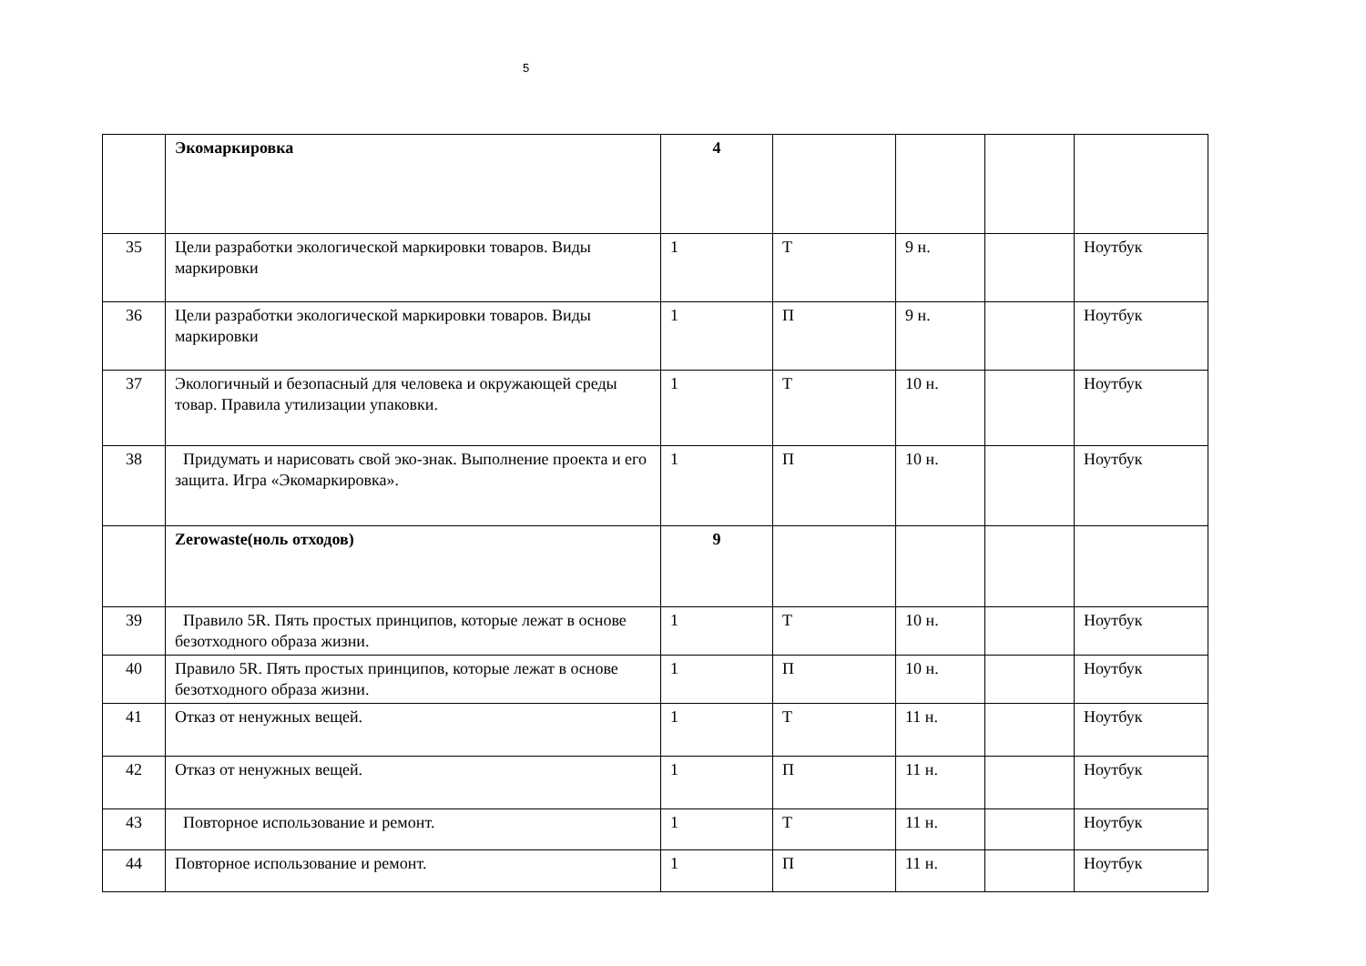5
| | Экомаркировка | 4 | | | | |
| 35 | Цели разработки экологической маркировки товаров. Виды маркировки | 1 | Т | 9 н. | | Ноутбук |
| 36 | Цели разработки экологической маркировки товаров. Виды маркировки | 1 | П | 9 н. | | Ноутбук |
| 37 | Экологичный и безопасный для человека и окружающей среды товар. Правила утилизации упаковки. | 1 | Т | 10 н. | | Ноутбук |
| 38 | Придумать и нарисовать свой эко-знак. Выполнение проекта и его защита. Игра «Экомаркировка». | 1 | П | 10 н. | | Ноутбук |
| | Zerowaste(ноль отходов) | 9 | | | | |
| 39 | Правило 5R. Пять простых принципов, которые лежат в основе безотходного образа жизни. | 1 | Т | 10 н. | | Ноутбук |
| 40 | Правило 5R. Пять простых принципов, которые лежат в основе безотходного образа жизни. | 1 | П | 10 н. | | Ноутбук |
| 41 | Отказ от ненужных вещей. | 1 | Т | 11 н. | | Ноутбук |
| 42 | Отказ от ненужных вещей. | 1 | П | 11 н. | | Ноутбук |
| 43 | Повторное использование и ремонт. | 1 | Т | 11 н. | | Ноутбук |
| 44 | Повторное использование и ремонт. | 1 | П | 11 н. | | Ноутбук |